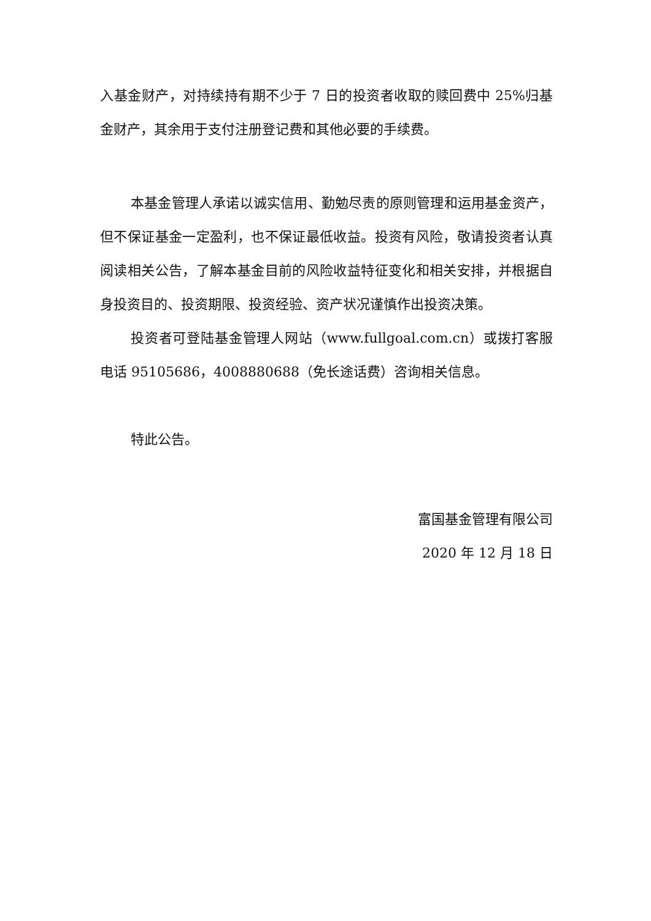入基金财产，对持续持有期不少于 7 日的投资者收取的赎回费中 25%归基金财产，其余用于支付注册登记费和其他必要的手续费。
本基金管理人承诺以诚实信用、勤勉尽责的原则管理和运用基金资产，但不保证基金一定盈利，也不保证最低收益。投资有风险，敬请投资者认真阅读相关公告，了解本基金目前的风险收益特征变化和相关安排，并根据自身投资目的、投资期限、投资经验、资产状况谨慎作出投资决策。
投资者可登陆基金管理人网站（www.fullgoal.com.cn）或拨打客服电话 95105686，4008880688（免长途话费）咨询相关信息。
特此公告。
富国基金管理有限公司
2020 年 12 月 18 日